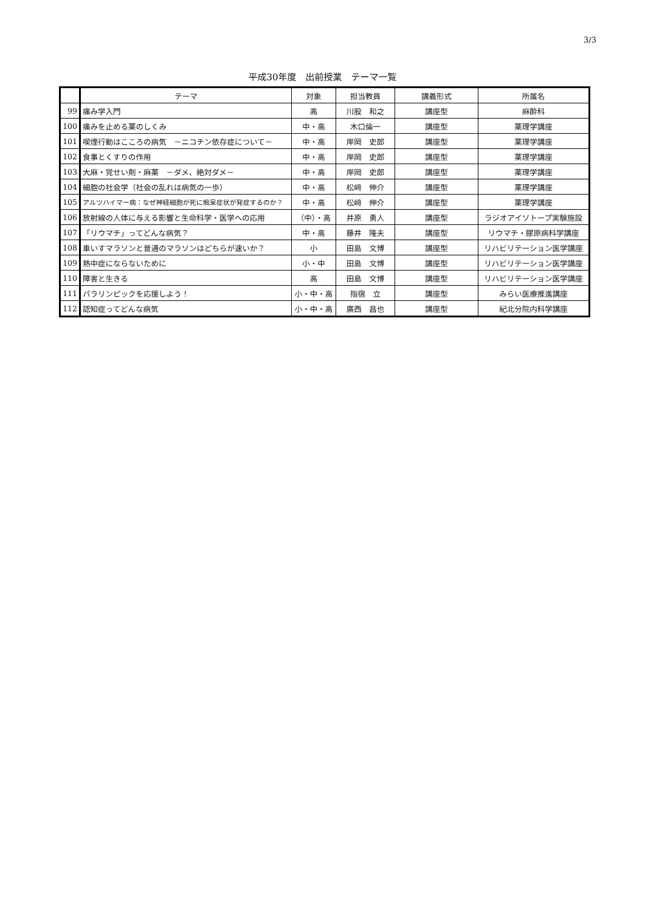3/3
平成30年度　出前授業　テーマ一覧
| | テーマ | 対象 | 担当教員 | 講義形式 | 所属名 |
| --- | --- | --- | --- | --- | --- |
| 99 | 痛み学入門 | 高 | 川股 和之 | 講座型 | 麻酔科 |
| 100 | 痛みを止める薬のしくみ | 中・高 | 木口倫一 | 講座型 | 薬理学講座 |
| 101 | 喫煙行動はこころの病気 －ニコチン依存症について－ | 中・高 | 岸岡 史郎 | 講座型 | 薬理学講座 |
| 102 | 食事とくすりの作用 | 中・高 | 岸岡 史郎 | 講座型 | 薬理学講座 |
| 103 | 大麻・覚せい剤・麻薬 －ダメ、絶対ダメ－ | 中・高 | 岸岡 史郎 | 講座型 | 薬理学講座 |
| 104 | 細胞の社会学（社会の乱れは病気の一歩） | 中・高 | 松﨑 伸介 | 講座型 | 薬理学講座 |
| 105 | アルツハイマー病：なぜ神経細胞が死に痴呆症状が発症するのか？ | 中・高 | 松﨑 伸介 | 講座型 | 薬理学講座 |
| 106 | 放射線の人体に与える影響と生命科学・医学への応用 | （中）・高 | 井原 勇人 | 講座型 | ラジオアイソトープ実験施設 |
| 107 | 「リウマチ」ってどんな病気？ | 中・高 | 藤井 隆夫 | 講座型 | リウマチ・膠原病科学講座 |
| 108 | 車いすマラソンと普通のマラソンはどちらが速いか？ | 小 | 田島 文博 | 講座型 | リハビリテーション医学講座 |
| 109 | 熱中症にならないために | 小・中 | 田島 文博 | 講座型 | リハビリテーション医学講座 |
| 110 | 障害と生きる | 高 | 田島 文博 | 講座型 | リハビリテーション医学講座 |
| 111 | パラリンピックを応援しよう！ | 小・中・高 | 指宿 立 | 講座型 | みらい医療推進講座 |
| 112 | 認知症ってどんな病気 | 小・中・高 | 廣西 昌也 | 講座型 | 紀北分院内科学講座 |